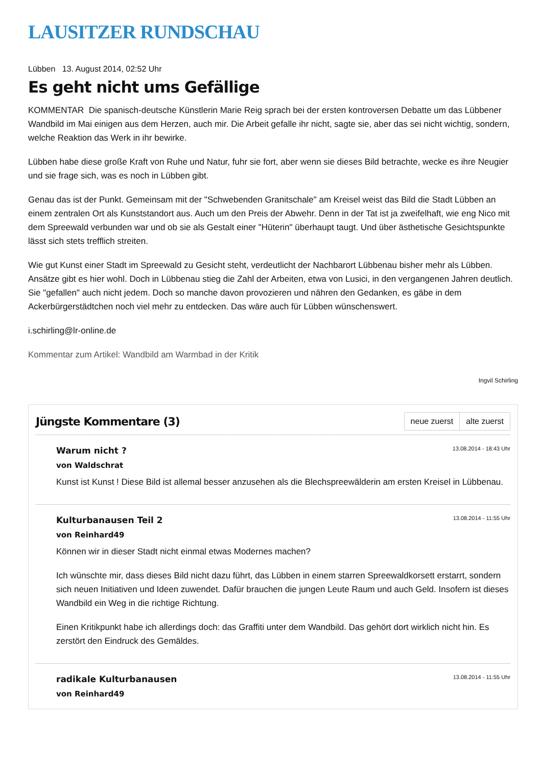LAUSITZER RUNDSCHAU
Lübben 13. August 2014, 02:52 Uhr
Es geht nicht ums Gefällige
KOMMENTAR Die spanisch-deutsche Künstlerin Marie Reig sprach bei der ersten kontroversen Debatte um das Lübbener Wandbild im Mai einigen aus dem Herzen, auch mir. Die Arbeit gefalle ihr nicht, sagte sie, aber das sei nicht wichtig, sondern, welche Reaktion das Werk in ihr bewirke.
Lübben habe diese große Kraft von Ruhe und Natur, fuhr sie fort, aber wenn sie dieses Bild betrachte, wecke es ihre Neugier und sie frage sich, was es noch in Lübben gibt.
Genau das ist der Punkt. Gemeinsam mit der "Schwebenden Granitschale" am Kreisel weist das Bild die Stadt Lübben an einem zentralen Ort als Kunststandort aus. Auch um den Preis der Abwehr. Denn in der Tat ist ja zweifelhaft, wie eng Nico mit dem Spreewald verbunden war und ob sie als Gestalt einer "Hüterin" überhaupt taugt. Und über ästhetische Gesichtspunkte lässt sich stets trefflich streiten.
Wie gut Kunst einer Stadt im Spreewald zu Gesicht steht, verdeutlicht der Nachbarort Lübbenau bisher mehr als Lübben. Ansätze gibt es hier wohl. Doch in Lübbenau stieg die Zahl der Arbeiten, etwa von Lusici, in den vergangenen Jahren deutlich. Sie "gefallen" auch nicht jedem. Doch so manche davon provozieren und nähren den Gedanken, es gäbe in dem Ackerbürgerstädtchen noch viel mehr zu entdecken. Das wäre auch für Lübben wünschenswert.
i.schirling@lr-online.de
Kommentar zum Artikel: Wandbild am Warmbad in der Kritik
Ingvil Schirling
Jüngste Kommentare (3)
neue zuerst alte zuerst
Warum nicht ?
13.08.2014 - 18:43 Uhr
von Waldschrat
Kunst ist Kunst ! Diese Bild ist allemal besser anzusehen als die Blechspreewälderin am ersten Kreisel in Lübbenau.
Kulturbanausen Teil 2
13.08.2014 - 11:55 Uhr
von Reinhard49
Können wir in dieser Stadt nicht einmal etwas Modernes machen?
Ich wünschte mir, dass dieses Bild nicht dazu führt, das Lübben in einem starren Spreewaldkorsett erstarrt, sondern sich neuen Initiativen und Ideen zuwendet. Dafür brauchen die jungen Leute Raum und auch Geld. Insofern ist dieses Wandbild ein Weg in die richtige Richtung.
Einen Kritikpunkt habe ich allerdings doch: das Graffiti unter dem Wandbild. Das gehört dort wirklich nicht hin. Es zerstört den Eindruck des Gemäldes.
radikale Kulturbanausen
13.08.2014 - 11:55 Uhr
von Reinhard49